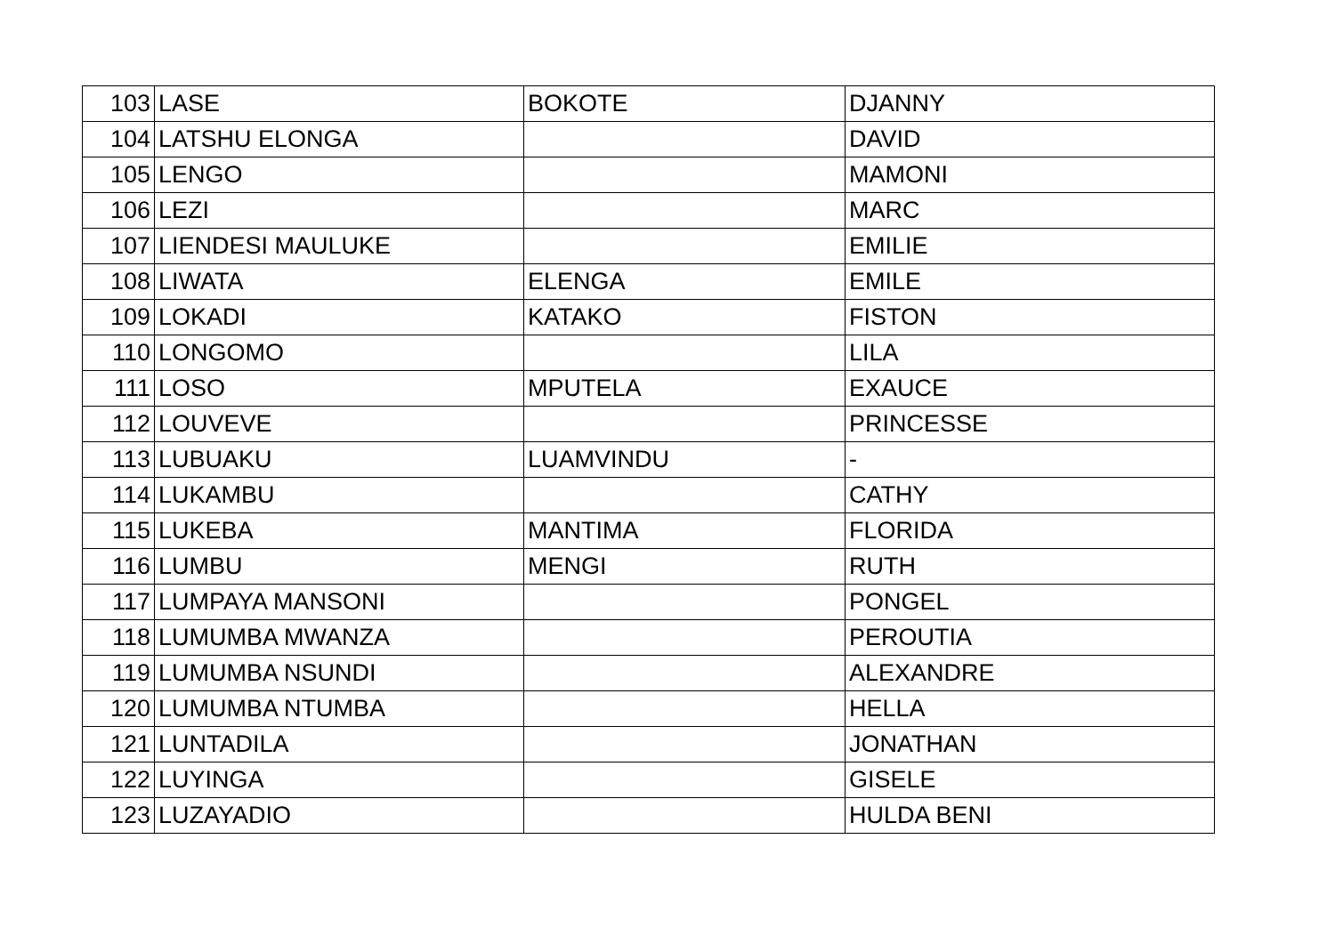| 103 | LASE | BOKOTE | DJANNY |
| 104 | LATSHU ELONGA | | DAVID |
| 105 | LENGO | | MAMONI |
| 106 | LEZI | | MARC |
| 107 | LIENDESI MAULUKE | | EMILIE |
| 108 | LIWATA | ELENGA | EMILE |
| 109 | LOKADI | KATAKO | FISTON |
| 110 | LONGOMO | | LILA |
| 111 | LOSO | MPUTELA | EXAUCE |
| 112 | LOUVEVE | | PRINCESSE |
| 113 | LUBUAKU | LUAMVINDU | - |
| 114 | LUKAMBU | | CATHY |
| 115 | LUKEBA | MANTIMA | FLORIDA |
| 116 | LUMBU | MENGI | RUTH |
| 117 | LUMPAYA MANSONI | | PONGEL |
| 118 | LUMUMBA MWANZA | | PEROUTIA |
| 119 | LUMUMBA NSUNDI | | ALEXANDRE |
| 120 | LUMUMBA NTUMBA | | HELLA |
| 121 | LUNTADILA | | JONATHAN |
| 122 | LUYINGA | | GISELE |
| 123 | LUZAYADIO | | HULDA BENI |